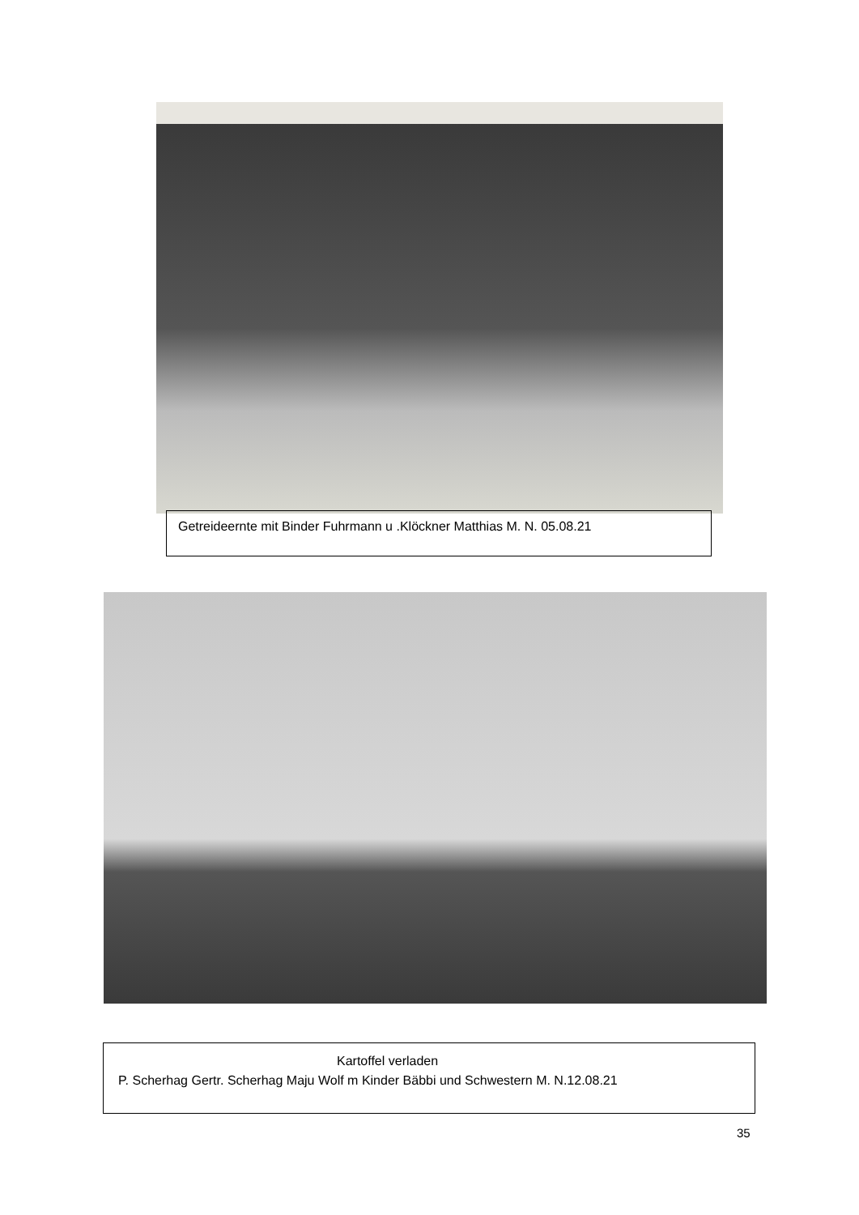Getreideernte mit Binder Fuhrmann u .Klöckner Matthias M. N. 05.08.21
Kartoffel verladen
P. Scherhag Gertr. Scherhag Maju Wolf m Kinder Bäbbi und Schwestern M. N.12.08.21
35